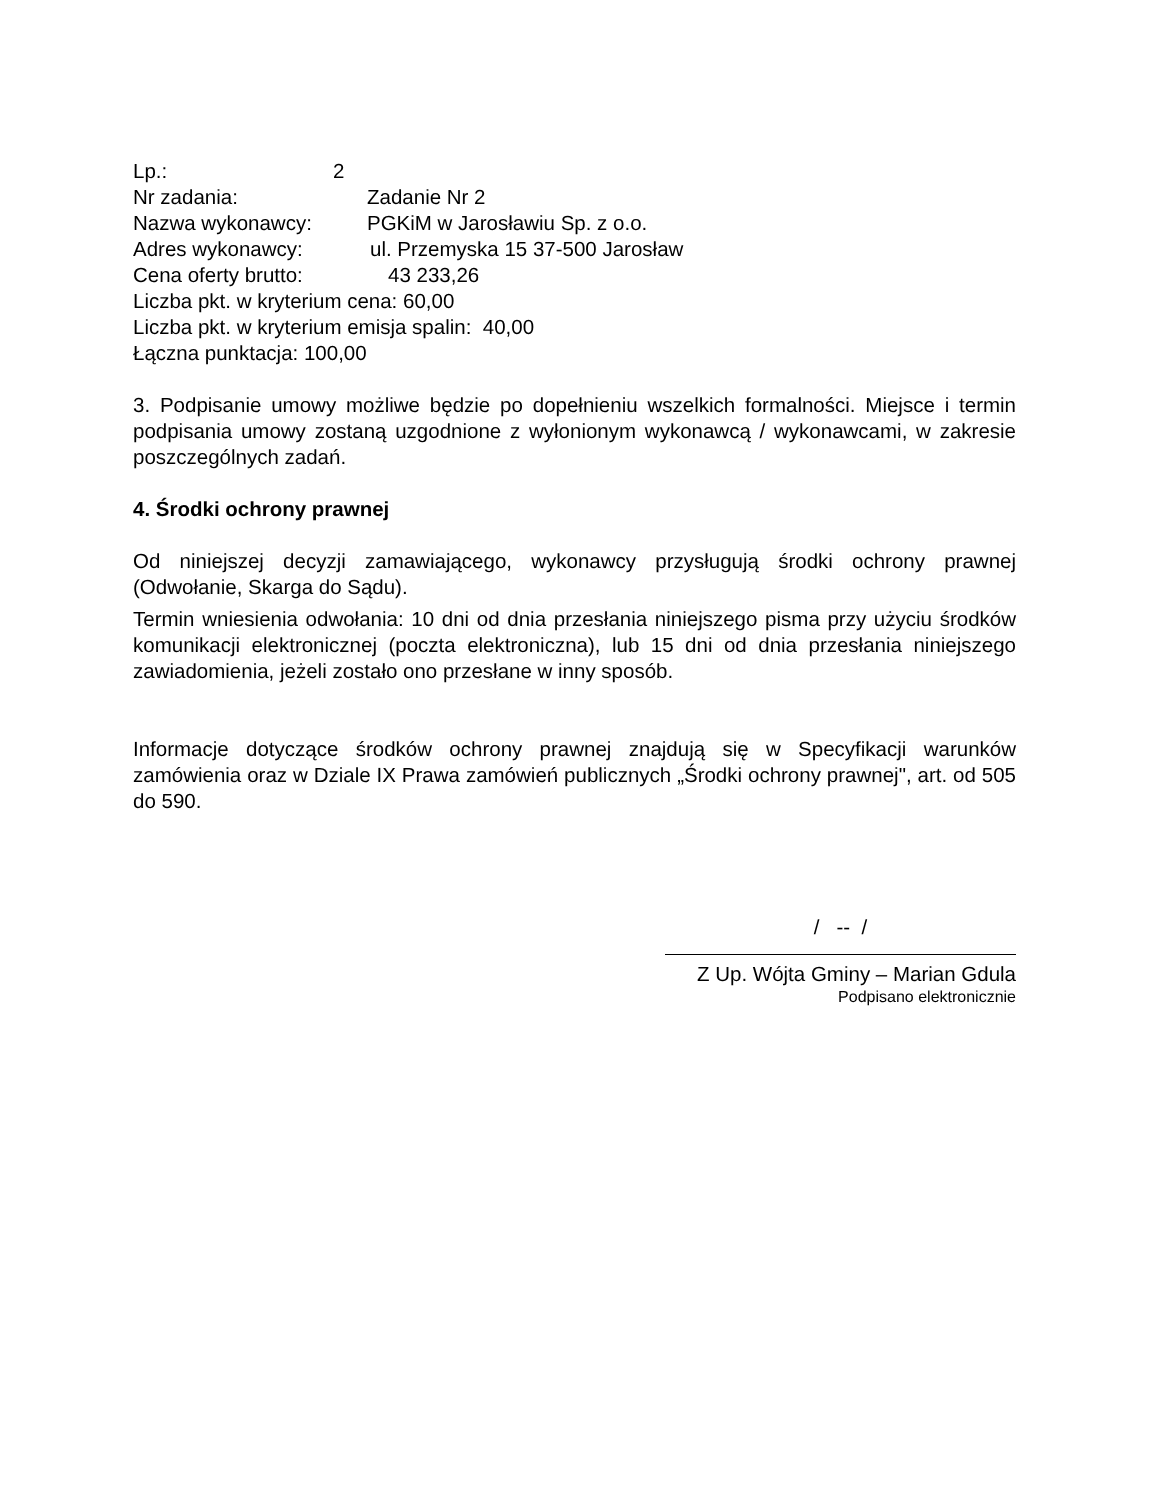Lp.: 2
Nr zadania: Zadanie Nr 2
Nazwa wykonawcy: PGKiM w Jarosławiu Sp. z o.o.
Adres wykonawcy: ul. Przemyska 15 37-500 Jarosław
Cena oferty brutto: 43 233,26
Liczba pkt. w kryterium cena: 60,00
Liczba pkt. w kryterium emisja spalin: 40,00
Łączna punktacja: 100,00
3. Podpisanie umowy możliwe będzie po dopełnieniu wszelkich formalności. Miejsce i termin podpisania umowy zostaną uzgodnione z wyłonionym wykonawcą / wykonawcami, w zakresie poszczególnych zadań.
4. Środki ochrony prawnej
Od niniejszej decyzji zamawiającego, wykonawcy przysługują środki ochrony prawnej (Odwołanie, Skarga do Sądu).
Termin wniesienia odwołania: 10 dni od dnia przesłania niniejszego pisma przy użyciu środków komunikacji elektronicznej (poczta elektroniczna), lub 15 dni od dnia przesłania niniejszego zawiadomienia, jeżeli zostało ono przesłane w inny sposób.
Informacje dotyczące środków ochrony prawnej znajdują się w Specyfikacji warunków zamówienia oraz w Dziale IX Prawa zamówień publicznych „Środki ochrony prawnej", art. od 505 do 590.
/ -- /
Z Up. Wójta Gminy – Marian Gdula
Podpisano elektronicznie